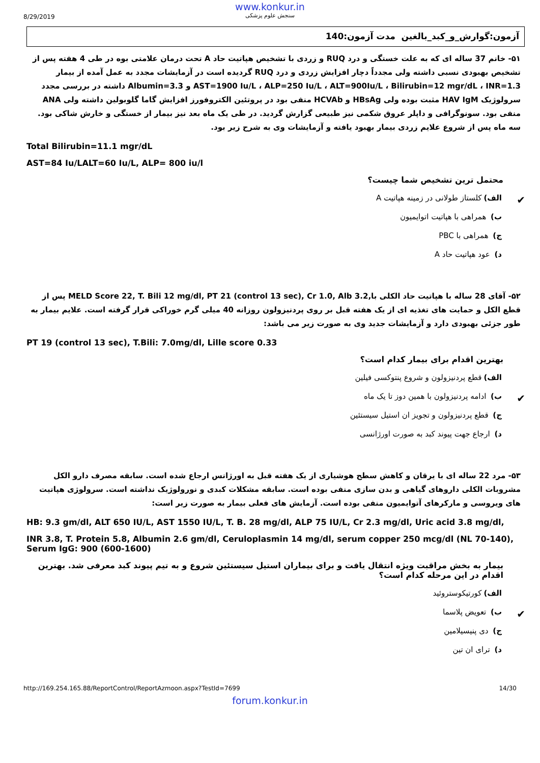www.konkur.in
8/29/2019
سنجش علوم پزشکی
آزمون:گوارش_و_کبد_بالغین مدت آزمون:140
۵۱- خانم 37 ساله ای که به علت خستگی و درد RUQ و زردی با تشخیص هپاتیت حاد A تحت درمان علامتی بوه در طی 4 هفته پس از تشخیص بهبودی نسبی داشته ولی مجدداً دچار افزایش زردی و درد RUQ گردیده است در آزمایشات مجدد به عمل آمده از بیمار AST=1900 Iu/L ، ALP=250 Iu/L ، ALT=900Iu/L ، Bilirubin=12 mgr/dL ، INR=1.3 و Albumin=3.3 داشته در بررسی مجدد سرولوژیک HAV IgM مثبت بوده ولی HBsAg و HCVAb منفی بود در پروتئین الکتروفورز افزایش گاما گلوبولین داشته ولی ANA منفی بود. سونوگرافی و داپلر عروق شکمی نیز طبیعی گزارش گردید. در طی یک ماه بعد نیز بیمار از خستگی و خارش شاکی بود. سه ماه پس از شروع علایم زردی بیمار بهبود یافته و آزمایشات وی به شرح زیر بود.
Total Bilirubin=11.1 mgr/dL
AST=84 Iu/LALT=60 Iu/L, ALP= 800 iu/l
محتمل ترین تشخیص شما چیست؟
✔ الف) کلستاز طولانی در زمینه هپاتیت A
ب) همراهی با هپاتیت اتوایمیون
ج) همراهی با PBC
د) عود هپاتیت حاد A
۵۲- آقای 28 ساله با هپاتیت حاد الکلی با,MELD Score 22, T. Bili 12 mg/dl, PT 21 (control 13 sec), Cr 1.0, Alb 3.2 پس از قطع الکل و حمایت های تغذیه ای از یک هفته قبل بر روی پردنیزولون روزانه 40 میلی گرم خوراکی قرار گرفته است. علایم بیمار به طور جزئی بهبودی دارد و آزمایشات جدید وی به صورت زیر می باشد:
PT 19 (control 13 sec), T.Bili: 7.0mg/dl, Lille score 0.33
بهترین اقدام برای بیمار کدام است؟
الف) قطع پردنیزولون و شروع پنتوکسی فیلین
✔ ب) ادامه پردنیزولون با همین دوز تا یک ماه
ج) قطع پردنیزولون و تجویز ان استیل سیستئین
د) ارجاع جهت پیوند کبد به صورت اورژانسی
۵۳- مرد 22 ساله ای با یرقان و کاهش سطح هوشیاری از یک هفته قبل به اورژانس ارجاع شده است. سابقه مصرف دارو الکل مشروبات الکلی داروهای گیاهی و بدن سازی منفی بوده است. سابقه مشکلات کبدی و نورولوژیک نداشته است. سرولوژی هپاتیت های ویروسی و مارکرهای آتوایمیون منفی بوده است. آزمایش های فعلی بیمار به صورت زیر است:
HB: 9.3 gm/dl, ALT 650 IU/L, AST 1550 IU/L, T. B. 28 mg/dl, ALP 75 IU/L, Cr 2.3 mg/dl, Uric acid 3.8 mg/dl,
INR 3.8, T. Protein 5.8, Albumin 2.6 gm/dl, Ceruloplasmin 14 mg/dl, serum copper 250 mcg/dl (NL 70-140), Serum IgG: 900 (600-1600)
بیمار به بخش مراقبت ویژه انتقال یافت و برای بیماران استیل سیستئین شروع و به تیم پیوند کبد معرفی شد. بهترین اقدام در این مرحله کدام است؟
الف) کورتیکوستروئید
✔ ب) تعویض پلاسما
ج) دی پنیسیلامین
د) ترای ان تین
http://169.254.165.88/ReportControl/ReportAzmoon.aspx?TestId=7699 14/30
forum.konkur.in